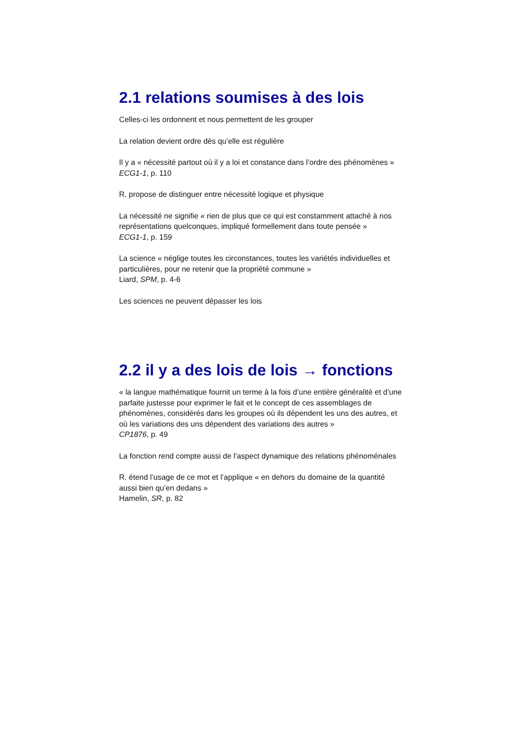2.1 relations soumises à des lois
Celles-ci les ordonnent et nous permettent de les grouper
La relation devient ordre dès qu’elle est régulière
Il y a « nécessité partout où il y a loi et constance dans l’ordre des phénomènes »
ECG1-1, p. 110
R. propose de distinguer entre nécessité logique et physique
La nécessité ne signifie « rien de plus que ce qui est constamment attaché à nos représentations quelconques, impliqué formellement dans toute pensée »
ECG1-1, p. 159
La science « néglige toutes les circonstances, toutes les variétés individuelles et particulières, pour ne retenir que la propriété commune »
Liard, SPM, p. 4-6
Les sciences ne peuvent dépasser les lois
2.2 il y a des lois de lois → fonctions
« la langue mathématique fournit un terme à la fois d’une entière généralité et d’une parfaite justesse pour exprimer le fait et le concept de ces assemblages de phénomènes, considérés dans les groupes où ils dépendent les uns des autres, et où les variations des uns dépendent des variations des autres »
CP1876, p. 49
La fonction rend compte aussi de l’aspect dynamique des relations phénoménales
R. étend l’usage de ce mot et l’applique « en dehors du domaine de la quantité aussi bien qu’en dedans »
Hamelin, SR, p. 82